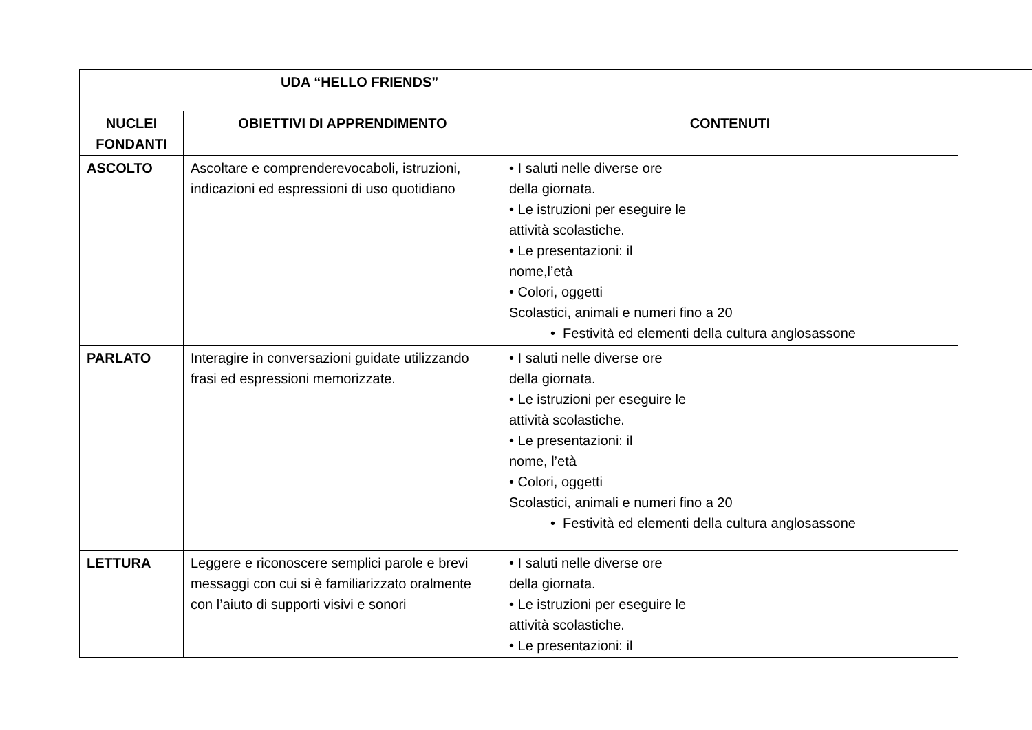UDA “HELLO FRIENDS”
| NUCLEI FONDANTI | OBIETTIVI DI APPRENDIMENTO | CONTENUTI |
| --- | --- | --- |
| ASCOLTO | Ascoltare e comprenderevocaboli, istruzioni, indicazioni ed espressioni di uso quotidiano | • I saluti nelle diverse ore della giornata. • Le istruzioni per eseguire le attività scolastiche. • Le presentazioni: il nome,l’età • Colori, oggetti Scolastici, animali e numeri fino a 20 • Festività ed elementi della cultura anglosassone |
| PARLATO | Interagire in conversazioni guidate utilizzando frasi ed espressioni memorizzate. | • I saluti nelle diverse ore della giornata. • Le istruzioni per eseguire le attività scolastiche. • Le presentazioni: il nome, l’età • Colori, oggetti Scolastici, animali e numeri fino a 20 • Festività ed elementi della cultura anglosassone |
| LETTURA | Leggere e riconoscere semplici parole e brevi messaggi con cui si è familiarizzato oralmente con l’aiuto di supporti visivi e sonori | • I saluti nelle diverse ore della giornata. • Le istruzioni per eseguire le attività scolastiche. • Le presentazioni: il |